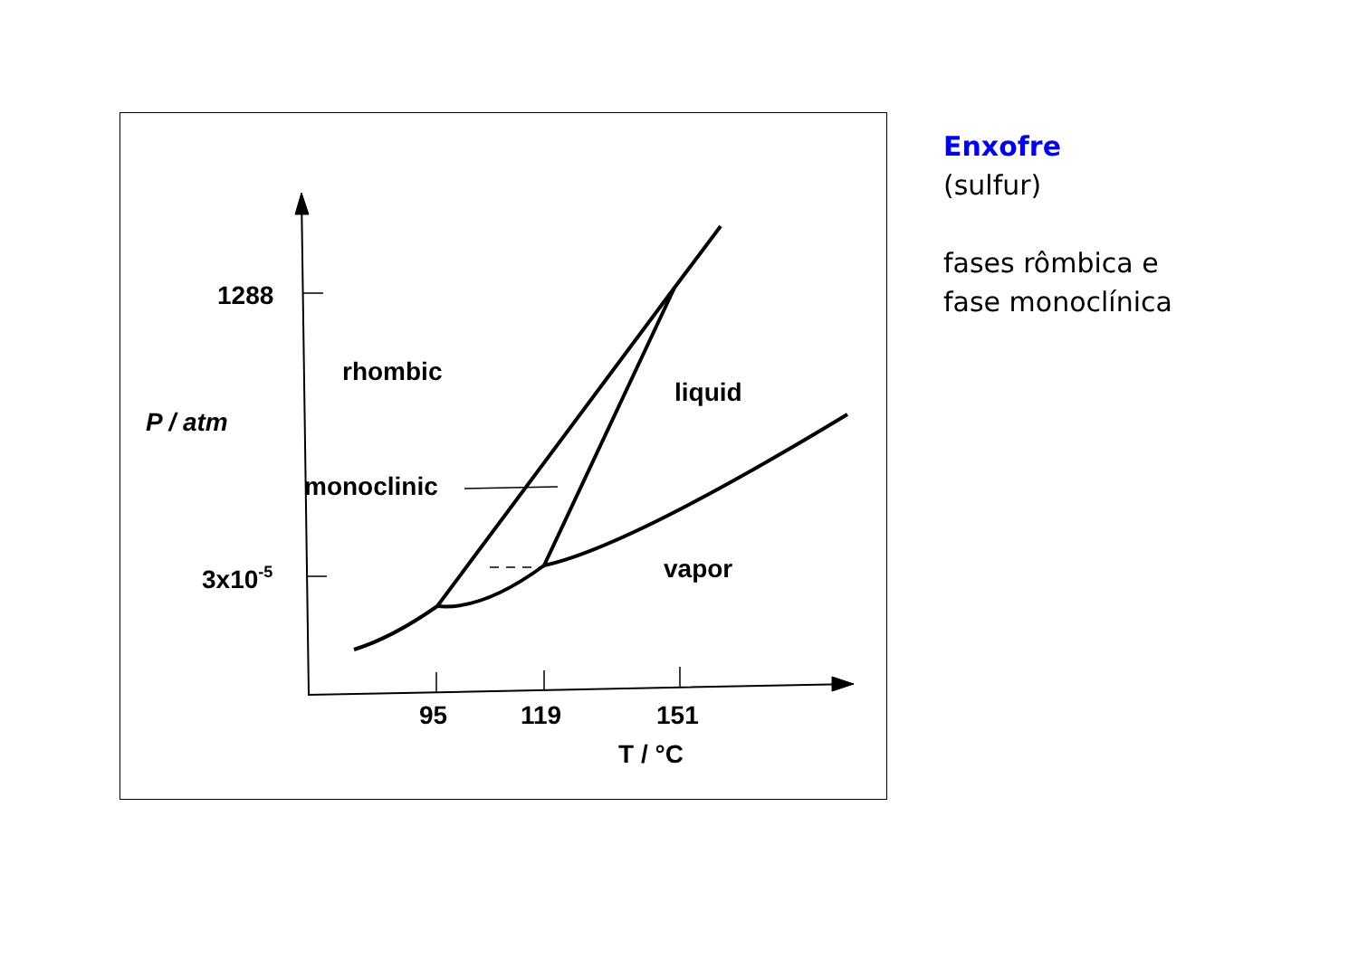1288
rhombic
P / atm
liquid
monoclinic
3x10-5
vapor
95
119
151
T / °C
Enxofre
(sulfur)
fases rômbica e
fase monoclínica